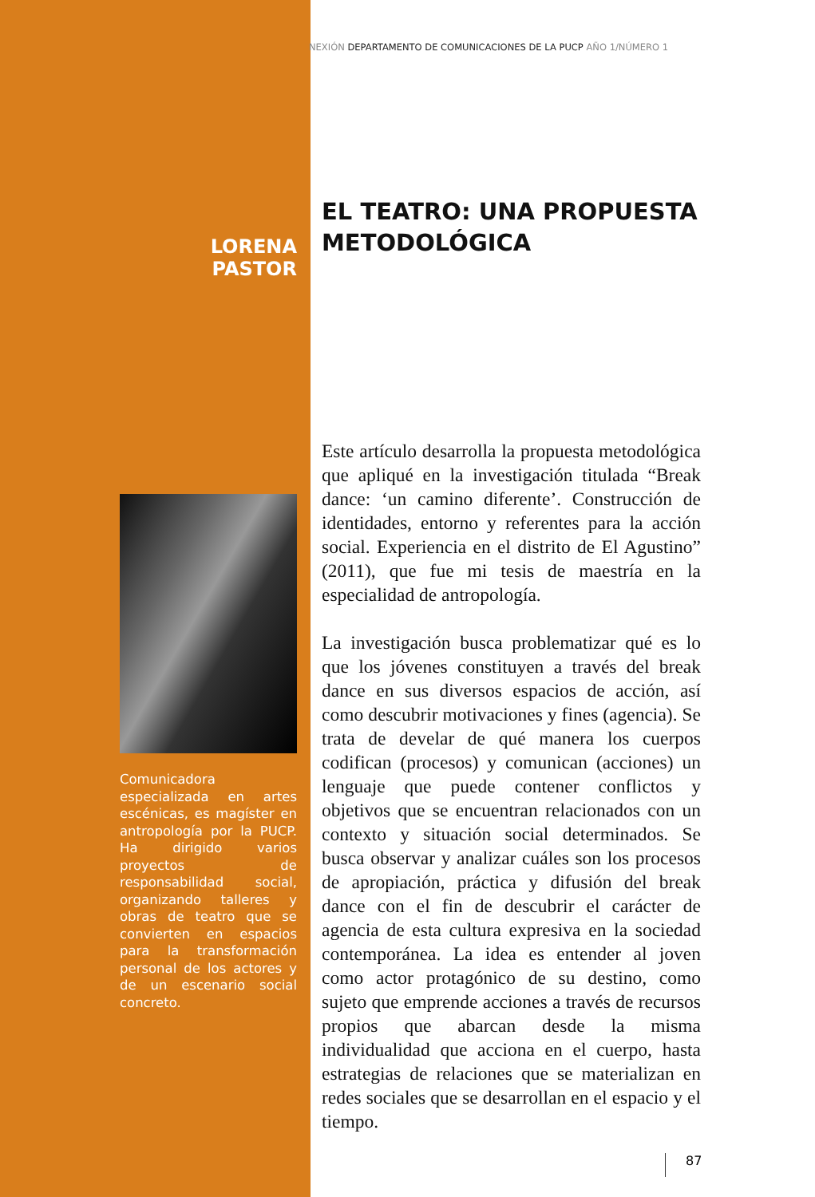NEXIÓN DEPARTAMENTO DE COMUNICACIONES DE LA PUCP AÑO 1/NÚMERO 1
EL TEATRO: UNA PROPUESTA METODOLÓGICA
LORENA PASTOR
Comunicadora especializada en artes escénicas, es magíster en antropología por la PUCP. Ha dirigido varios proyectos de responsabilidad social, organizando talleres y obras de teatro que se convierten en espacios para la transformación personal de los actores y de un escenario social concreto.
Este artículo desarrolla la propuesta metodológica que apliqué en la investigación titulada “Break dance: ‘un camino diferente’. Construcción de identidades, entorno y referentes para la acción social. Experiencia en el distrito de El Agustino” (2011), que fue mi tesis de maestría en la especialidad de antropología.
La investigación busca problematizar qué es lo que los jóvenes constituyen a través del break dance en sus diversos espacios de acción, así como descubrir motivaciones y fines (agencia). Se trata de develar de qué manera los cuerpos codifican (procesos) y comunican (acciones) un lenguaje que puede contener conflictos y objetivos que se encuentran relacionados con un contexto y situación social determinados. Se busca observar y analizar cuáles son los procesos de apropiación, práctica y difusión del break dance con el fin de descubrir el carácter de agencia de esta cultura expresiva en la sociedad contemporánea. La idea es entender al joven como actor protagónico de su destino, como sujeto que emprende acciones a través de recursos propios que abarcan desde la misma individualidad que acciona en el cuerpo, hasta estrategias de relaciones que se materializan en redes sociales que se desarrollan en el espacio y el tiempo.
87